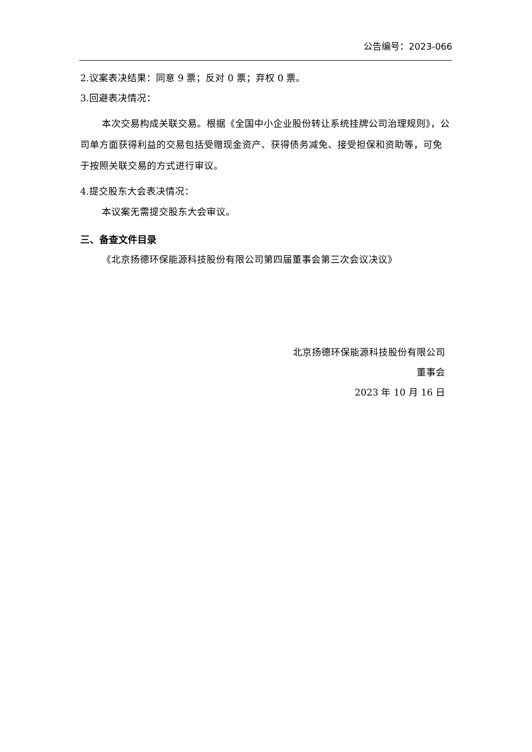公告编号：2023-066
2.议案表决结果：同意 9 票；反对 0 票；弃权 0 票。
3.回避表决情况：
本次交易构成关联交易。根据《全国中小企业股份转让系统挂牌公司治理规则》，公司单方面获得利益的交易包括受赠现金资产、获得债务减免、接受担保和资助等，可免于按照关联交易的方式进行审议。
4.提交股东大会表决情况：
本议案无需提交股东大会审议。
三、备查文件目录
《北京扬德环保能源科技股份有限公司第四届董事会第三次会议决议》
北京扬德环保能源科技股份有限公司
董事会
2023 年 10 月 16 日